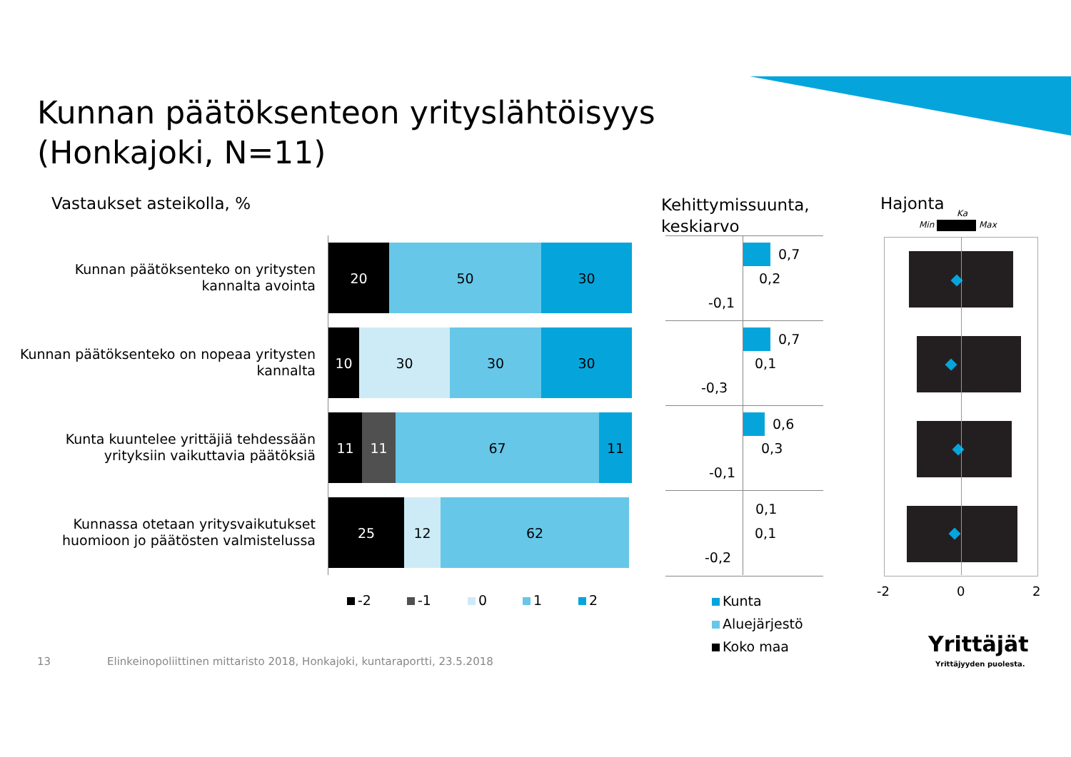Kunnan päätöksenteon yrityslähtöisyys
(Honkajoki, N=11)
Vastaukset asteikolla, %
Kehittymissuunta,
keskiarvo
Hajonta
Min Max
Ka
Kunnan päätöksenteko on yritysten kannalta avointa
20 50 30
Kunnan päätöksenteko on nopeaa yritysten kannalta
10 30 30 30
Kunta kuuntelee yrittäjiä tehdessään yrityksiin vaikuttavia päätöksiä
11 11 67 11
Kunnassa otetaan yritysvaikutukset huomioon jo päätösten valmistelussa
25 12 62
-2 -1 0 1 2
0,7
0,2
-0,1
0,7
0,1
-0,3
0,6
0,3
-0,1
0,1
0,1
-0,2
Kunta
Aluejärjestö
Koko maa
-2 0 2
13
Elinkeinopoliittinen mittaristo 2018, Honkajoki, kuntaraportti, 23.5.2018
Yrittäjät
Yrittäjyyden puolesta.